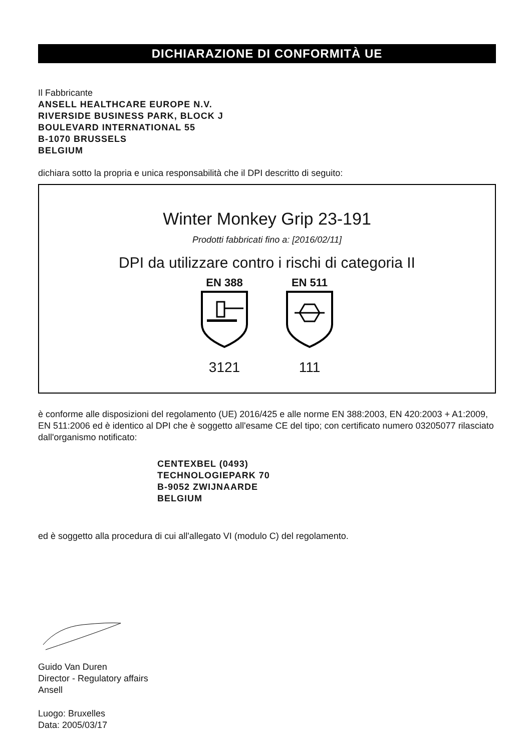DICHIARAZIONE DI CONFORMITÀ UE
Il Fabbricante
ANSELL HEALTHCARE EUROPE N.V.
RIVERSIDE BUSINESS PARK, BLOCK J
BOULEVARD INTERNATIONAL 55
B-1070 BRUSSELS
BELGIUM
dichiara sotto la propria e unica responsabilità che il DPI descritto di seguito:
Winter Monkey Grip 23-191
Prodotti fabbricati fino a: [2016/02/11]
DPI da utilizzare contro i rischi di categoria II
EN 388
3121
EN 511
111
è conforme alle disposizioni del regolamento (UE) 2016/425 e alle norme EN 388:2003, EN 420:2003 + A1:2009, EN 511:2006 ed è identico al DPI che è soggetto all'esame CE del tipo; con certificato numero 03205077 rilasciato dall'organismo notificato:
CENTEXBEL (0493)
TECHNOLOGIEPARK 70
B-9052 ZWIJNAARDE
BELGIUM
ed è soggetto alla procedura di cui all'allegato VI (modulo C) del regolamento.
Guido Van Duren
Director - Regulatory affairs
Ansell
Luogo: Bruxelles
Data: 2005/03/17